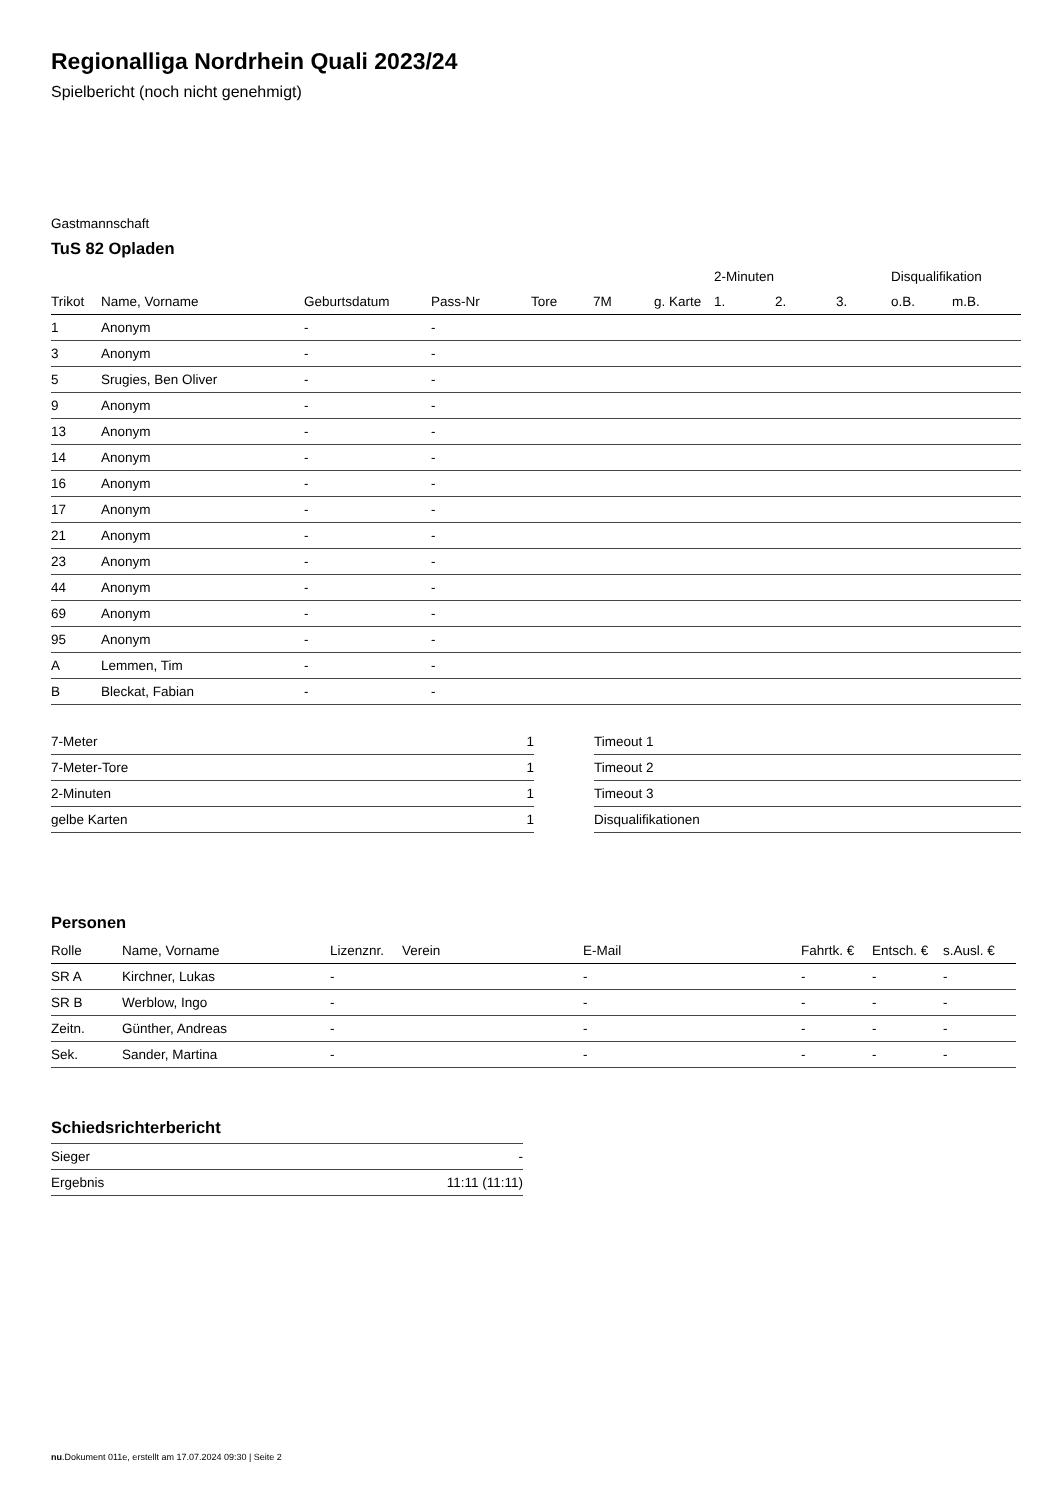Regionalliga Nordrhein Quali 2023/24
Spielbericht (noch nicht genehmigt)
Gastmannschaft
TuS 82 Opladen
| | | | | | | | 2-Minuten | | | Disqualifikation | |
| --- | --- | --- | --- | --- | --- | --- | --- | --- | --- | --- | --- |
| Trikot | Name, Vorname | Geburtsdatum | Pass-Nr | Tore | 7M | g. Karte | 1. | 2. | 3. | o.B. | m.B. |
| 1 | Anonym | - | - | | | | | | | | |
| 3 | Anonym | - | - | | | | | | | | |
| 5 | Srugies, Ben Oliver | - | - | | | | | | | | |
| 9 | Anonym | - | - | | | | | | | | |
| 13 | Anonym | - | - | | | | | | | | |
| 14 | Anonym | - | - | | | | | | | | |
| 16 | Anonym | - | - | | | | | | | | |
| 17 | Anonym | - | - | | | | | | | | |
| 21 | Anonym | - | - | | | | | | | | |
| 23 | Anonym | - | - | | | | | | | | |
| 44 | Anonym | - | - | | | | | | | | |
| 69 | Anonym | - | - | | | | | | | | |
| 95 | Anonym | - | - | | | | | | | | |
| A | Lemmen, Tim | - | - | | | | | | | | |
| B | Bleckat, Fabian | - | - | | | | | | | | |
| 7-Meter | 1 |
| 7-Meter-Tore | 1 |
| 2-Minuten | 1 |
| gelbe Karten | 1 |
| Timeout 1 |
| Timeout 2 |
| Timeout 3 |
| Disqualifikationen |
Personen
| Rolle | Name, Vorname | Lizenznr. | Verein | E-Mail | Fahrtk. € | Entsch. € | s.Ausl. € |
| --- | --- | --- | --- | --- | --- | --- | --- |
| SR A | Kirchner, Lukas | - | | - | - | - | - |
| SR B | Werblow, Ingo | - | | - | - | - | - |
| Zeitn. | Günther, Andreas | - | | - | - | - | - |
| Sek. | Sander, Martina | - | | - | - | - | - |
Schiedsrichterbericht
| Sieger | - |
| Ergebnis | 11:11 (11:11) |
nu.Dokument 011e, erstellt am 17.07.2024 09:30 | Seite 2